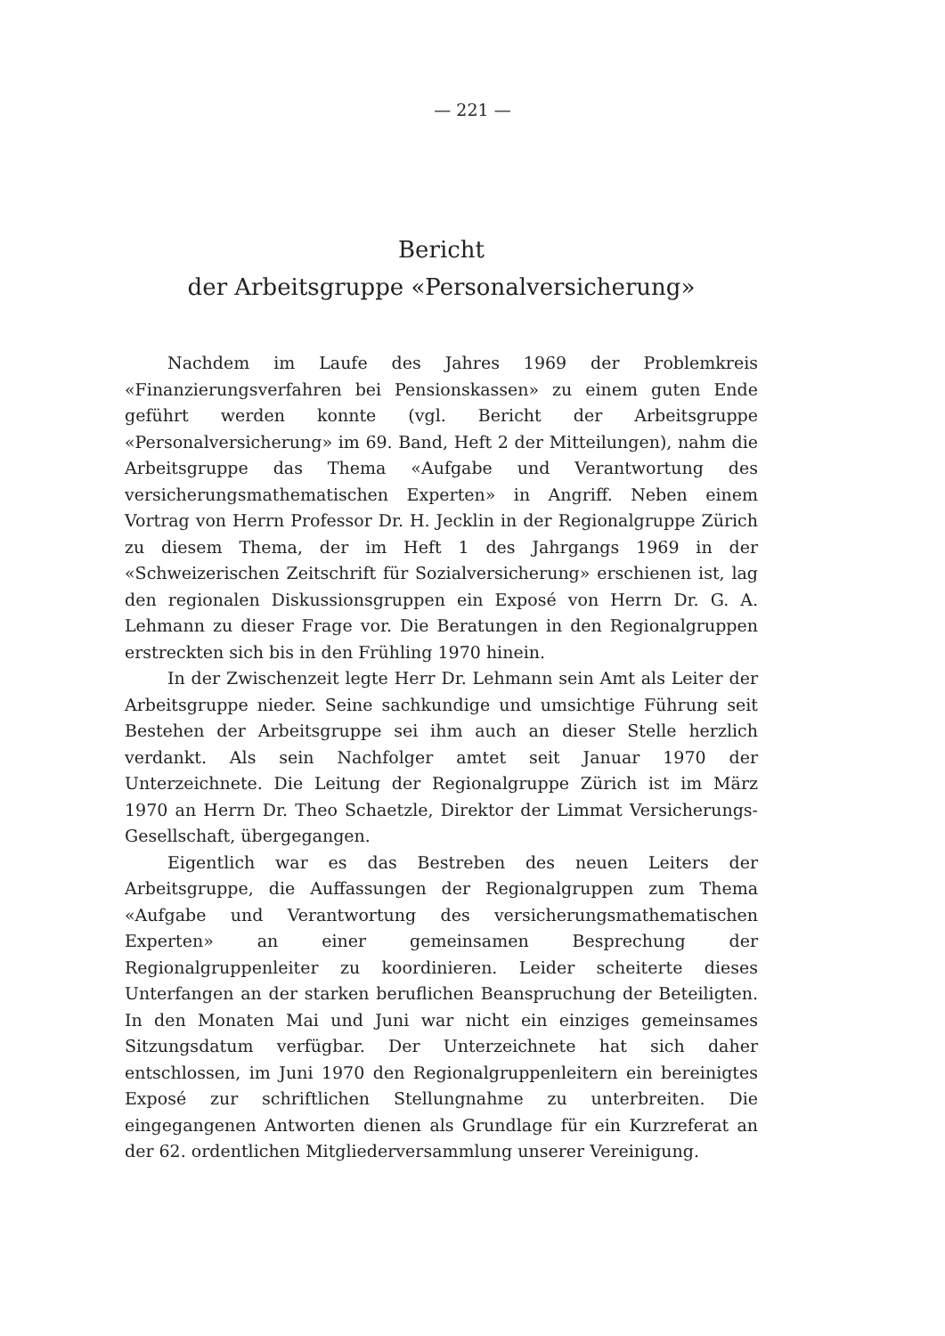— 221 —
Bericht
der Arbeitsgruppe «Personalversicherung»
Nachdem im Laufe des Jahres 1969 der Problemkreis «Finanzierungsverfahren bei Pensionskassen» zu einem guten Ende geführt werden konnte (vgl. Bericht der Arbeitsgruppe «Personalversicherung» im 69. Band, Heft 2 der Mitteilungen), nahm die Arbeitsgruppe das Thema «Aufgabe und Verantwortung des versicherungsmathematischen Experten» in Angriff. Neben einem Vortrag von Herrn Professor Dr. H. Jecklin in der Regionalgruppe Zürich zu diesem Thema, der im Heft 1 des Jahrgangs 1969 in der «Schweizerischen Zeitschrift für Sozialversicherung» erschienen ist, lag den regionalen Diskussionsgruppen ein Exposé von Herrn Dr. G. A. Lehmann zu dieser Frage vor. Die Beratungen in den Regionalgruppen erstreckten sich bis in den Frühling 1970 hinein.
In der Zwischenzeit legte Herr Dr. Lehmann sein Amt als Leiter der Arbeitsgruppe nieder. Seine sachkundige und umsichtige Führung seit Bestehen der Arbeitsgruppe sei ihm auch an dieser Stelle herzlich verdankt. Als sein Nachfolger amtet seit Januar 1970 der Unterzeichnete. Die Leitung der Regionalgruppe Zürich ist im März 1970 an Herrn Dr. Theo Schaetzle, Direktor der Limmat Versicherungs-Gesellschaft, übergegangen.
Eigentlich war es das Bestreben des neuen Leiters der Arbeitsgruppe, die Auffassungen der Regionalgruppen zum Thema «Aufgabe und Verantwortung des versicherungsmathematischen Experten» an einer gemeinsamen Besprechung der Regionalgruppenleiter zu koordinieren. Leider scheiterte dieses Unterfangen an der starken beruflichen Beanspruchung der Beteiligten. In den Monaten Mai und Juni war nicht ein einziges gemeinsames Sitzungsdatum verfügbar. Der Unterzeichnete hat sich daher entschlossen, im Juni 1970 den Regionalgruppenleitern ein bereinigtes Exposé zur schriftlichen Stellungnahme zu unterbreiten. Die eingegangenen Antworten dienen als Grundlage für ein Kurzreferat an der 62. ordentlichen Mitgliederversammlung unserer Vereinigung.